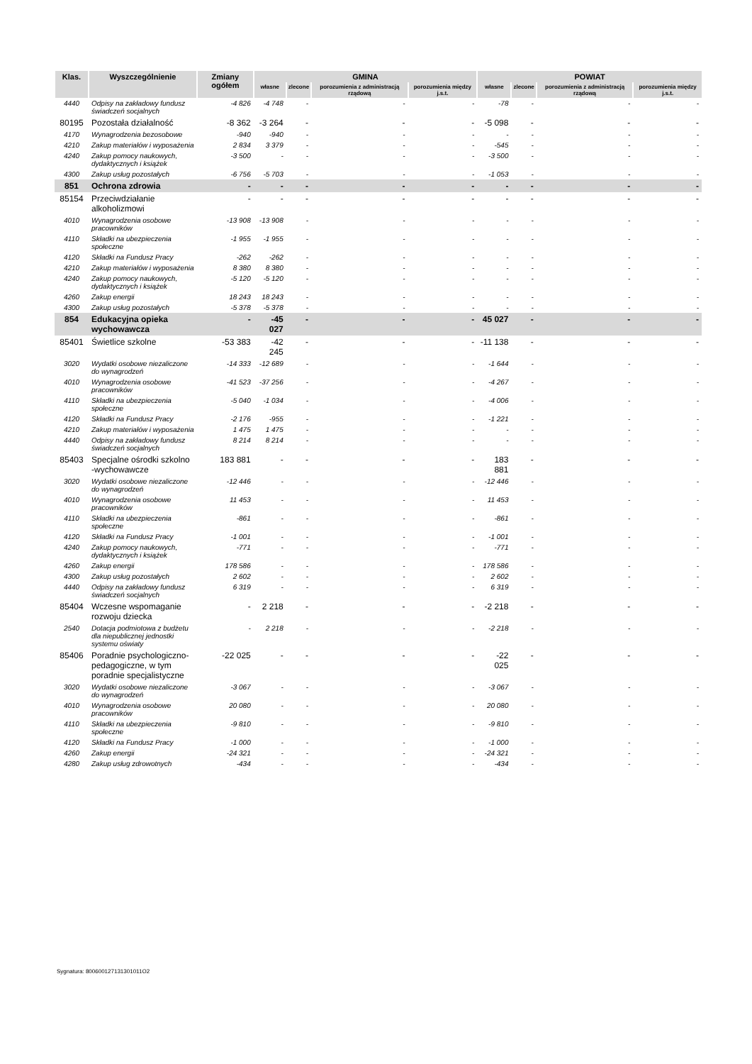| Klas. | Wyszczególnienie | Zmiany ogółem | GMINA | | | | POWIAT | | | |
| --- | --- | --- | --- | --- | --- | --- | --- | --- | --- | --- |
| | | | własne | zlecone | porozumienia z administracją rządową | porozumienia między j.s.t. | własne | zlecone | porozumienia z administracją rządową | porozumienia między j.s.t. |
| 4440 | Odpisy na zakładowy fundusz świadczeń socjalnych | -4 826 | -4 748 | - | - | - | -78 | - | - | - |
| 80195 | Pozostała działalność | -8 362 | -3 264 | - | - | - | -5 098 | - | - | - |
| 4170 | Wynagrodzenia bezosobowe | -940 | -940 | - | - | - | - | - | - | - |
| 4210 | Zakup materiałów i wyposażenia | 2 834 | 3 379 | - | - | - | -545 | - | - | - |
| 4240 | Zakup pomocy naukowych, dydaktycznych i książek | -3 500 | - | - | - | - | -3 500 | - | - | - |
| 4300 | Zakup usług pozostałych | -6 756 | -5 703 | - | - | - | -1 053 | - | - | - |
| 851 | Ochrona zdrowia | - | - | - | - | - | - | - | - | - |
| 85154 | Przeciwdziałanie alkoholizmowi | - | - | - | - | - | - | - | - | - |
| 4010 | Wynagrodzenia osobowe pracowników | -13 908 | -13 908 | - | - | - | - | - | - | - |
| 4110 | Składki na ubezpieczenia społeczne | -1 955 | -1 955 | - | - | - | - | - | - | - |
| 4120 | Składki na Fundusz Pracy | -262 | -262 | - | - | - | - | - | - | - |
| 4210 | Zakup materiałów i wyposażenia | 8 380 | 8 380 | - | - | - | - | - | - | - |
| 4240 | Zakup pomocy naukowych, dydaktycznych i książek | -5 120 | -5 120 | - | - | - | - | - | - | - |
| 4260 | Zakup energii | 18 243 | 18 243 | - | - | - | - | - | - | - |
| 4300 | Zakup usług pozostałych | -5 378 | -5 378 | - | - | - | - | - | - | - |
| 854 | Edukacyjna opieka wychowawcza | - | -45 027 | - | - | - | 45 027 | - | - | - |
| 85401 | Świetlice szkolne | -53 383 | -42 245 | - | - | - | -11 138 | - | - | - |
| 3020 | Wydatki osobowe niezaliczone do wynagrodzeń | -14 333 | -12 689 | - | - | - | -1 644 | - | - | - |
| 4010 | Wynagrodzenia osobowe pracowników | -41 523 | -37 256 | - | - | - | -4 267 | - | - | - |
| 4110 | Składki na ubezpieczenia społeczne | -5 040 | -1 034 | - | - | - | -4 006 | - | - | - |
| 4120 | Składki na Fundusz Pracy | -2 176 | -955 | - | - | - | -1 221 | - | - | - |
| 4210 | Zakup materiałów i wyposażenia | 1 475 | 1 475 | - | - | - | - | - | - | - |
| 4440 | Odpisy na zakładowy fundusz świadczeń socjalnych | 8 214 | 8 214 | - | - | - | - | - | - | - |
| 85403 | Specjalne ośrodki szkolno -wychowawcze | 183 881 | - | - | - | - | 183 881 | - | - | - |
| 3020 | Wydatki osobowe niezaliczone do wynagrodzeń | -12 446 | - | - | - | - | -12 446 | - | - | - |
| 4010 | Wynagrodzenia osobowe pracowników | 11 453 | - | - | - | - | 11 453 | - | - | - |
| 4110 | Składki na ubezpieczenia społeczne | -861 | - | - | - | - | -861 | - | - | - |
| 4120 | Składki na Fundusz Pracy | -1 001 | - | - | - | - | -1 001 | - | - | - |
| 4240 | Zakup pomocy naukowych, dydaktycznych i książek | -771 | - | - | - | - | -771 | - | - | - |
| 4260 | Zakup energii | 178 586 | - | - | - | - | 178 586 | - | - | - |
| 4300 | Zakup usług pozostałych | 2 602 | - | - | - | - | 2 602 | - | - | - |
| 4440 | Odpisy na zakładowy fundusz świadczeń socjalnych | 6 319 | - | - | - | - | 6 319 | - | - | - |
| 85404 | Wczesne wspomaganie rozwoju dziecka | - | 2 218 | - | - | - | -2 218 | - | - | - |
| 2540 | Dotacja podmiotowa z budżetu dla niepublicznej jednostki systemu oświaty | - | 2 218 | - | - | - | -2 218 | - | - | - |
| 85406 | Poradnie psychologiczno-pedagogiczne, w tym poradnie specjalistyczne | -22 025 | - | - | - | - | -22 025 | - | - | - |
| 3020 | Wydatki osobowe niezaliczone do wynagrodzeń | -3 067 | - | - | - | - | -3 067 | - | - | - |
| 4010 | Wynagrodzenia osobowe pracowników | 20 080 | - | - | - | - | 20 080 | - | - | - |
| 4110 | Składki na ubezpieczenia społeczne | -9 810 | - | - | - | - | -9 810 | - | - | - |
| 4120 | Składki na Fundusz Pracy | -1 000 | - | - | - | - | -1 000 | - | - | - |
| 4260 | Zakup energii | -24 321 | - | - | - | - | -24 321 | - | - | - |
| 4280 | Zakup usług zdrowotnych | -434 | - | - | - | - | -434 | - | - | - |
Sygnatura: 800600127131301011O2